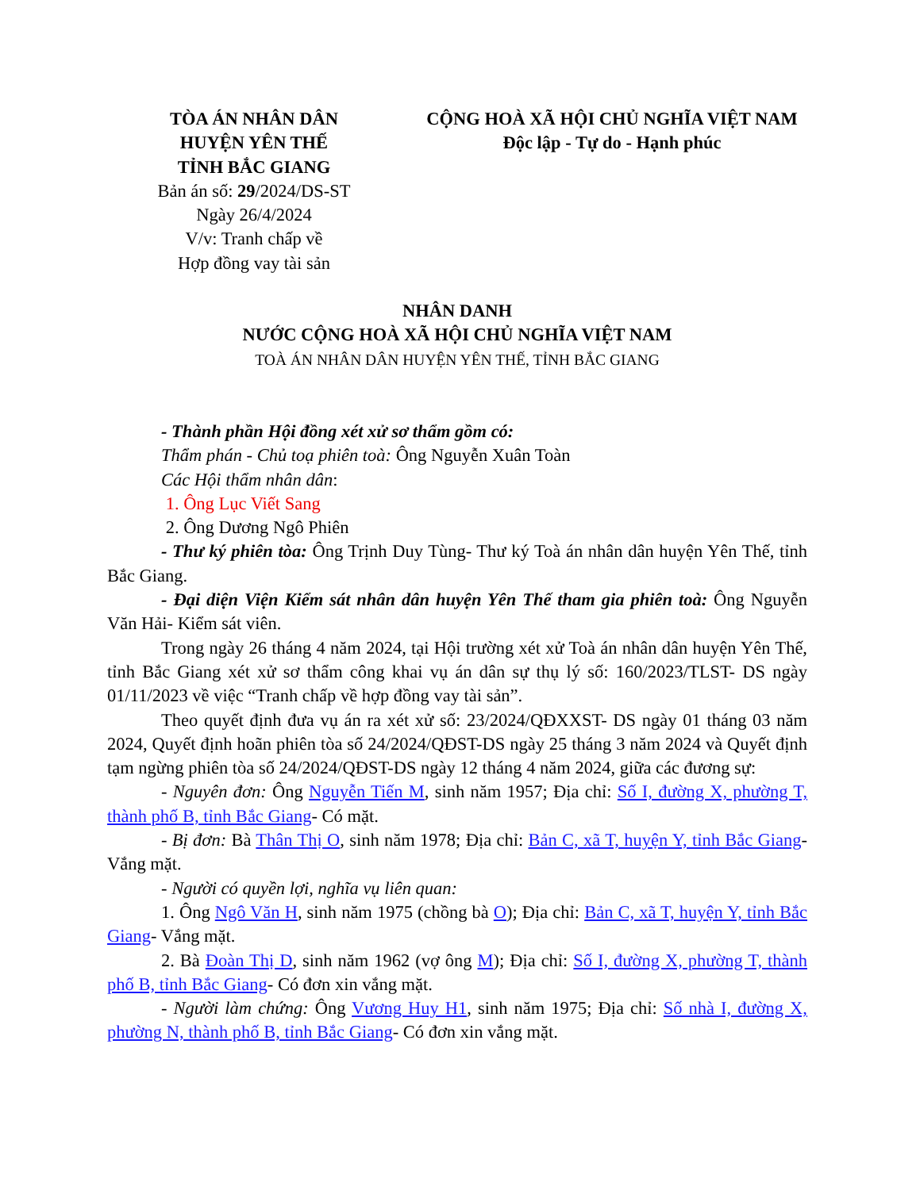TÒA ÁN NHÂN DÂN
HUYỆN YÊN THẾ
TỈNH BẮC GIANG
Bản án số: 29/2024/DS-ST
Ngày 26/4/2024
V/v: Tranh chấp về
Hợp đồng vay tài sản
CỘNG HOÀ XÃ HỘI CHỦ NGHĨA VIỆT NAM
Độc lập - Tự do - Hạnh phúc
NHÂN DANH
NƯỚC CỘNG HOÀ XÃ HỘI CHỦ NGHĨA VIỆT NAM
TOÀ ÁN NHÂN DÂN HUYỆN YÊN THẾ, TỈNH BẮC GIANG
- Thành phần Hội đồng xét xử sơ thẩm gồm có:
Thẩm phán - Chủ toạ phiên toà: Ông Nguyễn Xuân Toàn
Các Hội thẩm nhân dân:
1. Ông Lục Viết Sang
2. Ông Dương Ngô Phiên
- Thư ký phiên tòa: Ông Trịnh Duy Tùng- Thư ký Toà án nhân dân huyện Yên Thế, tỉnh Bắc Giang.
- Đại diện Viện Kiểm sát nhân dân huyện Yên Thế tham gia phiên toà: Ông Nguyễn Văn Hải- Kiểm sát viên.
Trong ngày 26 tháng 4 năm 2024, tại Hội trường xét xử Toà án nhân dân huyện Yên Thế, tỉnh Bắc Giang xét xử sơ thẩm công khai vụ án dân sự thụ lý số: 160/2023/TLST- DS ngày 01/11/2023 về việc “Tranh chấp về hợp đồng vay tài sản”.
Theo quyết định đưa vụ án ra xét xử số: 23/2024/QĐXXST- DS ngày 01 tháng 03 năm 2024, Quyết định hoãn phiên tòa số 24/2024/QĐST-DS ngày 25 tháng 3 năm 2024 và Quyết định tạm ngừng phiên tòa số 24/2024/QĐST-DS ngày 12 tháng 4 năm 2024, giữa các đương sự:
- Nguyên đơn: Ông Nguyễn Tiến M, sinh năm 1957; Địa chỉ: Số I, đường X, phường T, thành phố B, tỉnh Bắc Giang- Có mặt.
- Bị đơn: Bà Thân Thị O, sinh năm 1978; Địa chỉ: Bản C, xã T, huyện Y, tỉnh Bắc Giang- Vắng mặt.
- Người có quyền lợi, nghĩa vụ liên quan:
1. Ông Ngô Văn H, sinh năm 1975 (chồng bà O); Địa chỉ: Bản C, xã T, huyện Y, tỉnh Bắc Giang- Vắng mặt.
2. Bà Đoàn Thị D, sinh năm 1962 (vợ ông M); Địa chỉ: Số I, đường X, phường T, thành phố B, tỉnh Bắc Giang- Có đơn xin vắng mặt.
- Người làm chứng: Ông Vương Huy H1, sinh năm 1975; Địa chỉ: Số nhà I, đường X, phường N, thành phố B, tỉnh Bắc Giang- Có đơn xin vắng mặt.